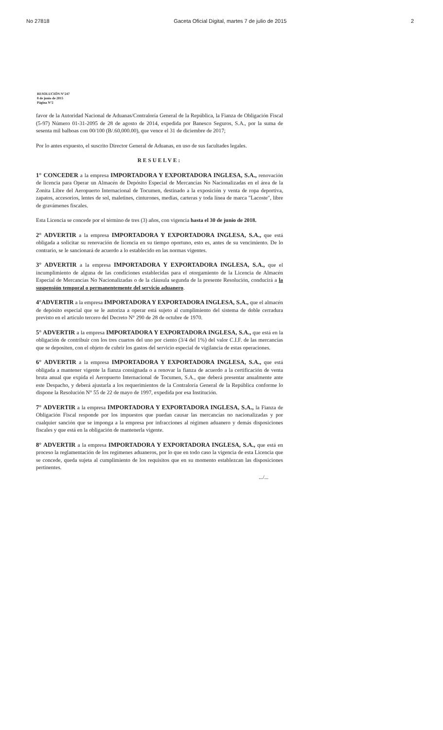No 27818 Gaceta Oficial Digital, martes 7 de julio de 2015 2
RESOLUCIÓN N°247
8 de junio de 2015
Página N°2
favor de la Autoridad Nacional de Aduanas/Contraloría General de la República, la Fianza de Obligación Fiscal (5-97) Número 01-31-2095 de 28 de agosto de 2014, expedida por Banesco Seguros, S.A., por la suma de sesenta mil balboas con 00/100 (B/.60,000.00), que vence el 31 de diciembre de 2017;
Por lo antes expuesto, el suscrito Director General de Aduanas, en uso de sus facultades legales.
RESUELVE:
1° CONCEDER a la empresa IMPORTADORA Y EXPORTADORA INGLESA, S.A., renovación de licencia para Operar un Almacén de Depósito Especial de Mercancías No Nacionalizadas en el área de la Zonita Libre del Aeropuerto Internacional de Tocumen, destinado a la exposición y venta de ropa deportiva, zapatos, accesorios, lentes de sol, maletines, cinturones, medias, carteras y toda línea de marca "Lacoste", libre de gravámenes fiscales.
Esta Licencia se concede por el término de tres (3) años, con vigencia hasta el 30 de junio de 2018.
2° ADVERTIR a la empresa IMPORTADORA Y EXPORTADORA INGLESA, S.A., que está obligada a solicitar su renovación de licencia en su tiempo oportuno, esto es, antes de su vencimiento. De lo contrario, se le sancionará de acuerdo a lo establecido en las normas vigentes.
3° ADVERTIR a la empresa IMPORTADORA Y EXPORTADORA INGLESA, S.A., que el incumplimiento de alguna de las condiciones establecidas para el otorgamiento de la Licencia de Almacén Especial de Mercancías No Nacionalizadas o de la cláusula segunda de la presente Resolución, conducirá a la suspensión temporal o permanentemente del servicio aduanero.
4°ADVERTIR a la empresa IMPORTADORA Y EXPORTADORA INGLESA, S.A., que el almacén de depósito especial que se le autoriza a operar está sujeto al cumplimiento del sistema de doble cerradura previsto en el artículo tercero del Decreto N° 290 de 28 de octubre de 1970.
5° ADVERTIR a la empresa IMPORTADORA Y EXPORTADORA INGLESA, S.A., que está en la obligación de contribuir con los tres cuartos del uno por ciento (3/4 del 1%) del valor C.I.F. de las mercancías que se depositen, con el objeto de cubrir los gastos del servicio especial de vigilancia de estas operaciones.
6° ADVERTIR a la empresa IMPORTADORA Y EXPORTADORA INGLESA, S.A., que está obligada a mantener vigente la fianza consignada o a renovar la fianza de acuerdo a la certificación de venta bruta anual que expida el Aeropuerto Internacional de Tocumen, S.A., que deberá presentar anualmente ante este Despacho, y deberá ajustarla a los requerimientos de la Contraloría General de la República conforme lo dispone la Resolución N° 55 de 22 de mayo de 1997, expedida por esa Institución.
7° ADVERTIR a la empresa IMPORTADORA Y EXPORTADORA INGLESA, S.A., la Fianza de Obligación Fiscal responde por los impuestos que puedan causar las mercancías no nacionalizadas y por cualquier sanción que se imponga a la empresa por infracciones al régimen aduanero y demás disposiciones fiscales y que está en la obligación de mantenerla vigente.
8° ADVERTIR a la empresa IMPORTADORA Y EXPORTADORA INGLESA, S.A., que está en proceso la reglamentación de los regímenes aduaneros, por lo que en todo caso la vigencia de esta Licencia que se concede, queda sujeta al cumplimiento de los requisitos que en su momento establezcan las disposiciones pertinentes.
.../...